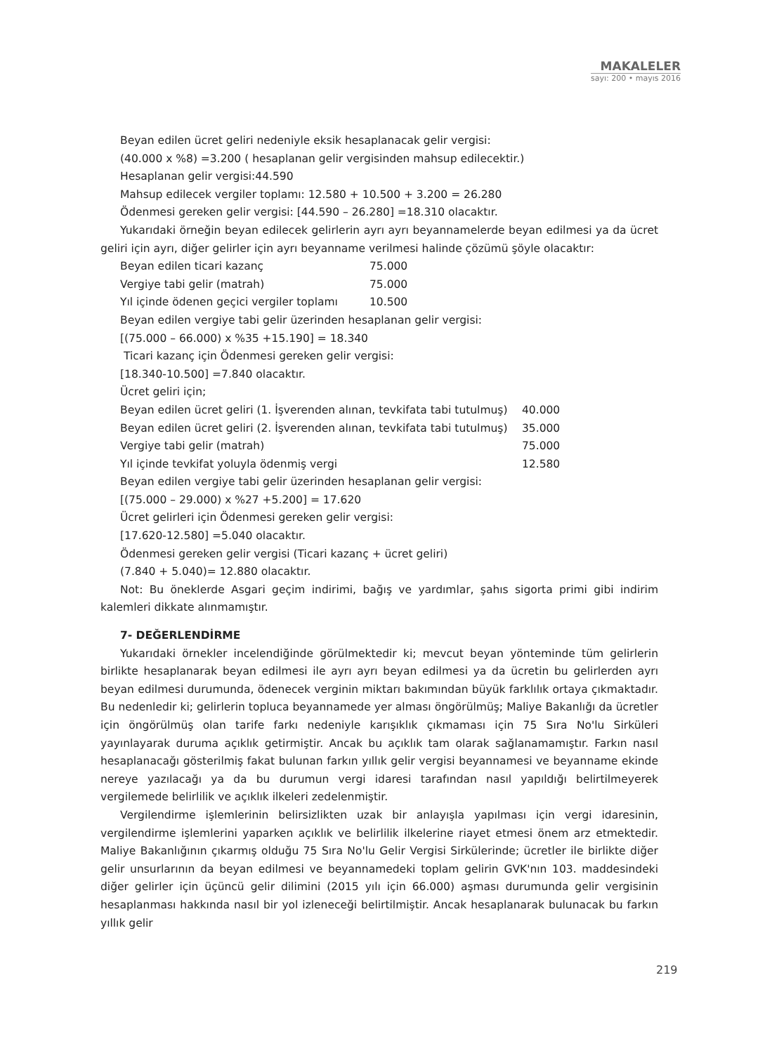MAKALELER
sayı: 200 • mayıs 2016
Beyan edilen ücret geliri nedeniyle eksik hesaplanacak gelir vergisi:
(40.000 x %8) =3.200 ( hesaplanan gelir vergisinden mahsup edilecektir.)
Hesaplanan gelir vergisi:44.590
Mahsup edilecek vergiler toplamı: 12.580 + 10.500 + 3.200 = 26.280
Ödenmesi gereken gelir vergisi: [44.590 – 26.280] =18.310 olacaktır.
Yukarıdaki örneğin beyan edilecek gelirlerin ayrı ayrı beyannamelerde beyan edilmesi ya da ücret geliri için ayrı, diğer gelirler için ayrı beyanname verilmesi halinde çözümü şöyle olacaktır:
Beyan edilen ticari kazanç 75.000
Vergiye tabi gelir (matrah) 75.000
Yıl içinde ödenen geçici vergiler toplamı 10.500
Beyan edilen vergiye tabi gelir üzerinden hesaplanan gelir vergisi:
[(75.000 – 66.000) x %35 +15.190] = 18.340
Ticari kazanç için Ödenmesi gereken gelir vergisi:
[18.340-10.500] =7.840 olacaktır.
Ücret geliri için;
Beyan edilen ücret geliri (1. İşverenden alınan, tevkifata tabi tutulmuş) 40.000
Beyan edilen ücret geliri (2. İşverenden alınan, tevkifata tabi tutulmuş) 35.000
Vergiye tabi gelir (matrah) 75.000
Yıl içinde tevkifat yoluyla ödenmiş vergi 12.580
Beyan edilen vergiye tabi gelir üzerinden hesaplanan gelir vergisi:
[(75.000 – 29.000) x %27 +5.200] = 17.620
Ücret gelirleri için Ödenmesi gereken gelir vergisi:
[17.620-12.580] =5.040 olacaktır.
Ödenmesi gereken gelir vergisi (Ticari kazanç + ücret geliri)
(7.840 + 5.040)= 12.880 olacaktır.
Not: Bu öneklerde Asgari geçim indirimi, bağış ve yardımlar, şahıs sigorta primi gibi indirim kalemleri dikkate alınmamıştır.
7- DEĞERLENDİRME
Yukarıdaki örnekler incelendiğinde görülmektedir ki; mevcut beyan yönteminde tüm gelirlerin birlikte hesaplanarak beyan edilmesi ile ayrı ayrı beyan edilmesi ya da ücretin bu gelirlerden ayrı beyan edilmesi durumunda, ödenecek verginin miktarı bakımından büyük farklılık ortaya çıkmaktadır. Bu nedenledir ki; gelirlerin topluca beyannamede yer alması öngörülmüş; Maliye Bakanlığı da ücretler için öngörülmüş olan tarife farkı nedeniyle karışıklık çıkmaması için 75 Sıra No'lu Sirküleri yayınlayarak duruma açıklık getirmiştir. Ancak bu açıklık tam olarak sağlanamamıştır. Farkın nasıl hesaplanacağı gösterilmiş fakat bulunan farkın yıllık gelir vergisi beyannamesi ve beyanname ekinde nereye yazılacağı ya da bu durumun vergi idaresi tarafından nasıl yapıldığı belirtilmeyerek vergilemede belirlilik ve açıklık ilkeleri zedelenmiştir.
Vergilendirme işlemlerinin belirsizlikten uzak bir anlayışla yapılması için vergi idaresinin, vergilendirme işlemlerini yaparken açıklık ve belirlilik ilkelerine riayet etmesi önem arz etmektedir. Maliye Bakanlığının çıkarmış olduğu 75 Sıra No'lu Gelir Vergisi Sirkülerinde; ücretler ile birlikte diğer gelir unsurlarının da beyan edilmesi ve beyannamedeki toplam gelirin GVK'nın 103. maddesindeki diğer gelirler için üçüncü gelir dilimini (2015 yılı için 66.000) aşması durumunda gelir vergisinin hesaplanması hakkında nasıl bir yol izleneceği belirtilmiştir. Ancak hesaplanarak bulunacak bu farkın yıllık gelir
219